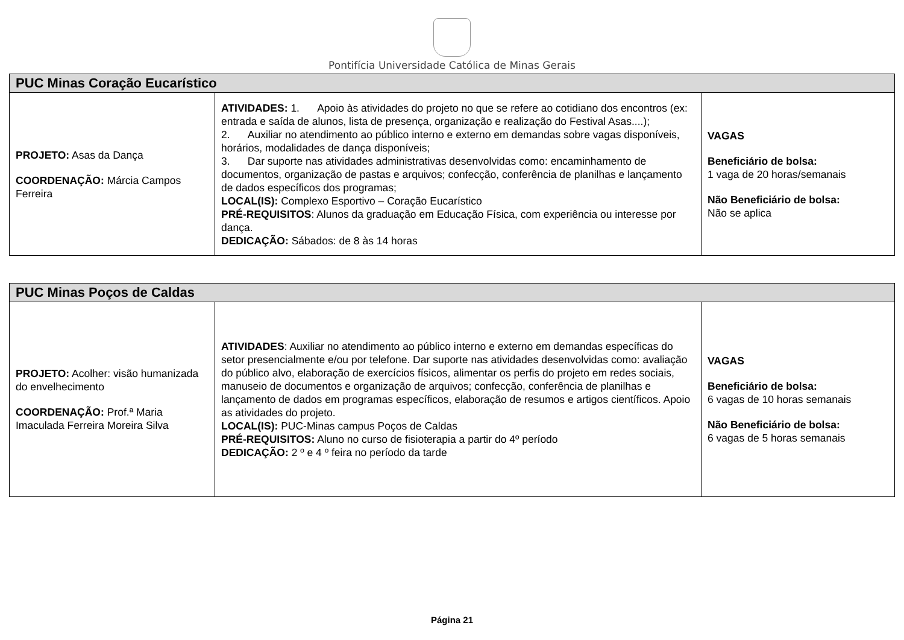Pontifícia Universidade Católica de Minas Gerais
| PUC Minas Coração Eucarístico | | |
| --- | --- | --- |
| PROJETO: Asas da Dança COORDENAÇÃO: Márcia Campos Ferreira | ATIVIDADES: 1. Apoio às atividades do projeto no que se refere ao cotidiano dos encontros (ex: entrada e saída de alunos, lista de presença, organização e realização do Festival Asas....); 2. Auxiliar no atendimento ao público interno e externo em demandas sobre vagas disponíveis, horários, modalidades de dança disponíveis; 3. Dar suporte nas atividades administrativas desenvolvidas como: encaminhamento de documentos, organização de pastas e arquivos; confecção, conferência de planilhas e lançamento de dados específicos dos programas; LOCAL(IS): Complexo Esportivo – Coração Eucarístico PRÉ-REQUISITOS : Alunos da graduação em Educação Física, com experiência ou interesse por dança. DEDICAÇÃO: Sábados: de 8 às 14 horas | VAGAS Beneficiário de bolsa: 1 vaga de 20 horas/semanais Não Beneficiário de bolsa: Não se aplica |
| PUC Minas Poços de Caldas | | |
| --- | --- | --- |
| PROJETO: Acolher: visão humanizada do envelhecimento COORDENAÇÃO: Prof.ª Maria Imaculada Ferreira Moreira Silva | ATIVIDADES : Auxiliar no atendimento ao público interno e externo em demandas específicas do setor presencialmente e/ou por telefone. Dar suporte nas atividades desenvolvidas como: avaliação do público alvo, elaboração de exercícios físicos, alimentar os perfis do projeto em redes sociais, manuseio de documentos e organização de arquivos; confecção, conferência de planilhas e lançamento de dados em programas específicos, elaboração de resumos e artigos científicos. Apoio as atividades do projeto. LOCAL(IS): PUC-Minas campus Poços de Caldas PRÉ-REQUISITOS: Aluno no curso de fisioterapia a partir do 4º período DEDICAÇÃO: 2 º e 4 º feira no período da tarde | VAGAS Beneficiário de bolsa: 6 vagas de 10 horas semanais Não Beneficiário de bolsa: 6 vagas de 5 horas semanais |
Página 21